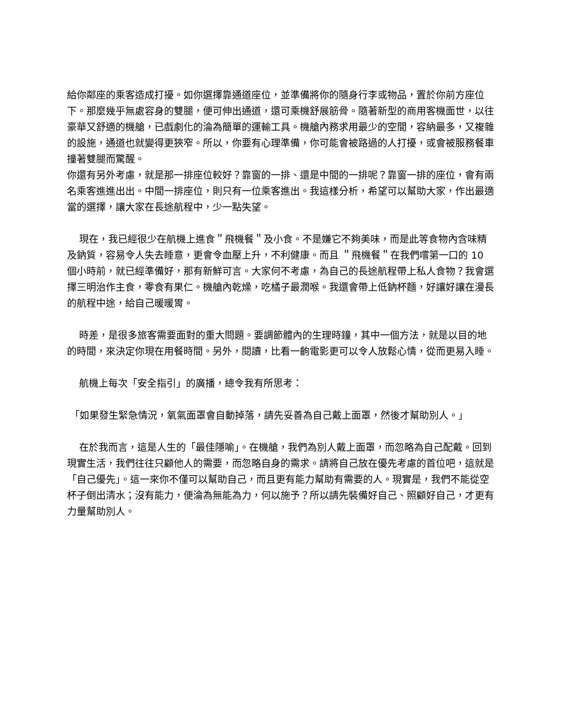給你鄰座的乘客造成打擾。如你選擇靠通道座位，並準備將你的隨身行李或物品，置於你前方座位下。那麼幾乎無處容身的雙腿，便可伸出通道，還可乘機舒展筋骨。隨著新型的商用客機面世，以往豪華又舒適的機艙，已戲劇化的淪為簡單的運輸工具。機艙內務求用最少的空間，容納最多，又複雜的設施，通道也就變得更狹窄。所以，你要有心理準備，你可能會被路過的人打擾，或會被服務餐車撞著雙腿而驚醒。
你還有另外考慮，就是那一排座位較好？靠窗的一排、還是中間的一排呢？靠窗一排的座位，會有兩名乘客進進出出。中間一排座位，則只有一位乘客進出。我這樣分析，希望可以幫助大家，作出最適當的選擇，讓大家在長途航程中，少一點失望。
現在，我已經很少在航機上進食＂飛機餐＂及小食。不是嫌它不夠美味，而是此等食物內含味精及鈉質，容易令人失去睡意，更會令血壓上升，不利健康。而且 ＂飛機餐＂在我們嚐第一口的 10 個小時前，就已經準備好，那有新鮮可言。大家何不考慮，為自己的長途航程帶上私人食物？我會選擇三明治作主食，零食有果仁。機艙內乾燥，吃橘子最潤喉。我還會帶上低鈉杯麵，好讓好讓在漫長的航程中途，給自己暖暖胃。
時差，是很多旅客需要面對的重大問題。要調節體內的生理時鐘，其中一個方法，就是以目的地的時間，來決定你現在用餐時間。另外，閱讀，比看一齣電影更可以令人放鬆心情，從而更易入睡。
航機上每次「安全指引」的廣播，總令我有所思考：
「如果發生緊急情況，氧氣面罩會自動掉落，請先妥善為自己戴上面罩，然後才幫助別人。」
在於我而言，這是人生的「最佳隱喻」。在機艙，我們為別人戴上面罩，而忽略為自己配戴。回到現實生活，我們往往只顧他人的需要，而忽略自身的需求。請將自己放在優先考慮的首位吧，這就是「自己優先」。這一來你不僅可以幫助自己，而且更有能力幫助有需要的人。現實是，我們不能從空杯子倒出清水；沒有能力，便淪為無能為力，何以施予？所以請先裝備好自己、照顧好自己，才更有力量幫助別人。